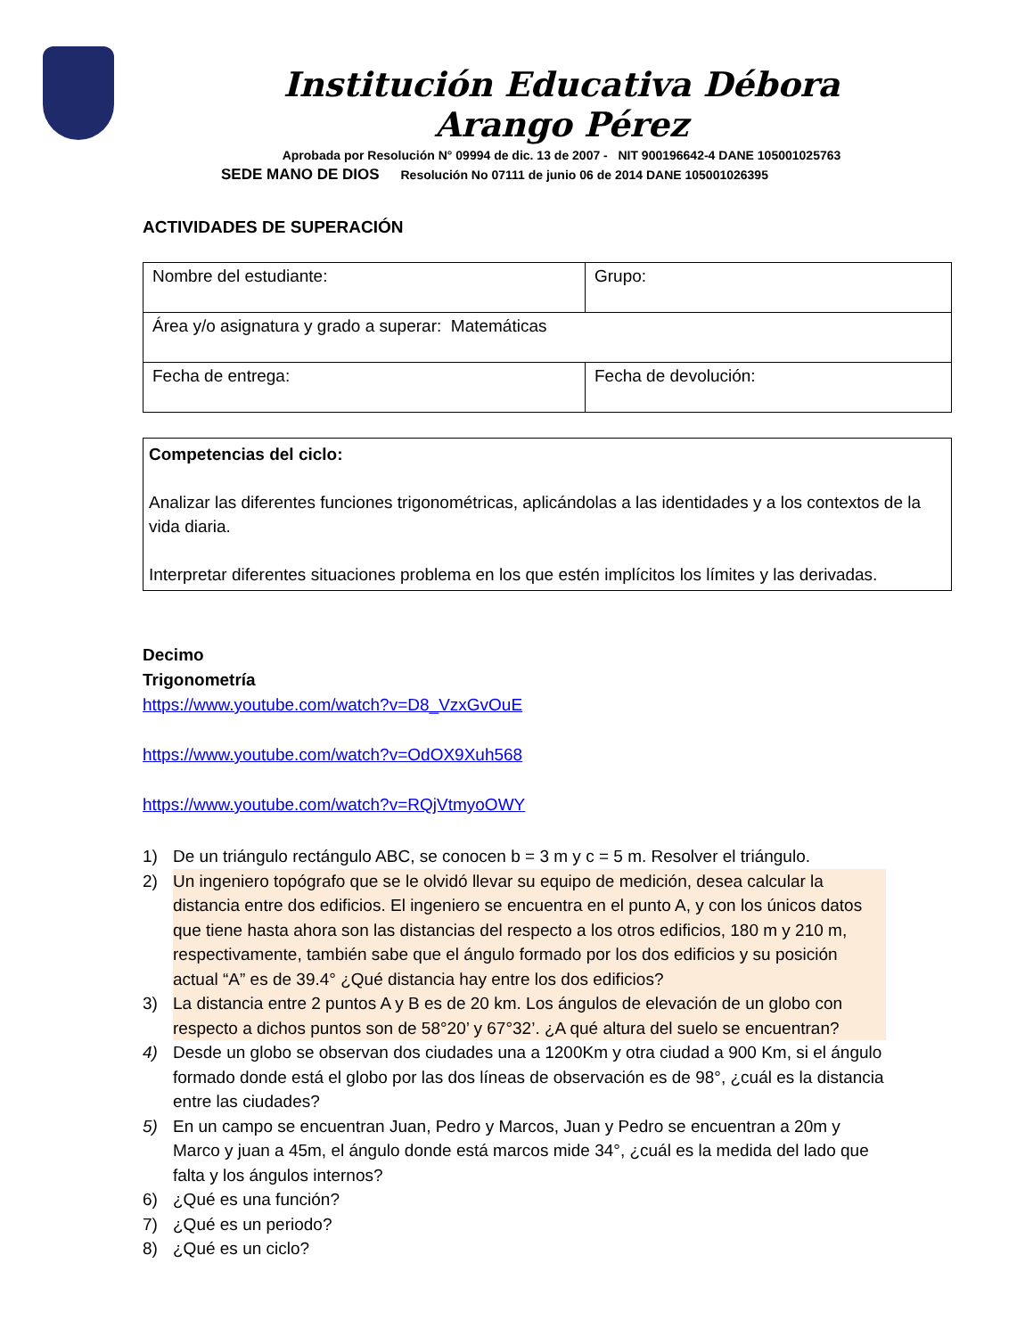Institución Educativa Débora Arango Pérez
Aprobada por Resolución N° 09994 de dic. 13 de 2007 - NIT 900196642-4 DANE 105001025763
SEDE MANO DE DIOS Resolución No 07111 de junio 06 de 2014 DANE 105001026395
ACTIVIDADES DE SUPERACIÓN
| Nombre del estudiante: | Grupo: |
| Área y/o asignatura y grado a superar: Matemáticas | |
| Fecha de entrega: | Fecha de devolución: |
Competencias del ciclo:
Analizar las diferentes funciones trigonométricas, aplicándolas a las identidades y a los contextos de la vida diaria.
Interpretar diferentes situaciones problema en los que estén implícitos los límites y las derivadas.
Decimo
Trigonometría
https://www.youtube.com/watch?v=D8_VzxGvOuE
https://www.youtube.com/watch?v=OdOX9Xuh568
https://www.youtube.com/watch?v=RQjVtmyoOWY
1) De un triángulo rectángulo ABC, se conocen b = 3 m y c = 5 m. Resolver el triángulo.
2) Un ingeniero topógrafo que se le olvidó llevar su equipo de medición, desea calcular la distancia entre dos edificios. El ingeniero se encuentra en el punto A, y con los únicos datos que tiene hasta ahora son las distancias del respecto a los otros edificios, 180 m y 210 m, respectivamente, también sabe que el ángulo formado por los dos edificios y su posición actual “A” es de 39.4° ¿Qué distancia hay entre los dos edificios?
3) La distancia entre 2 puntos A y B es de 20 km. Los ángulos de elevación de un globo con respecto a dichos puntos son de 58°20’ y 67°32’. ¿A qué altura del suelo se encuentran?
4) Desde un globo se observan dos ciudades una a 1200Km y otra ciudad a 900 Km, si el ángulo formado donde está el globo por las dos líneas de observación es de 98°, ¿cuál es la distancia entre las ciudades?
5) En un campo se encuentran Juan, Pedro y Marcos, Juan y Pedro se encuentran a 20m y Marco y juan a 45m, el ángulo donde está marcos mide 34°, ¿cuál es la medida del lado que falta y los ángulos internos?
6) ¿Qué es una función?
7) ¿Qué es un periodo?
8) ¿Qué es un ciclo?